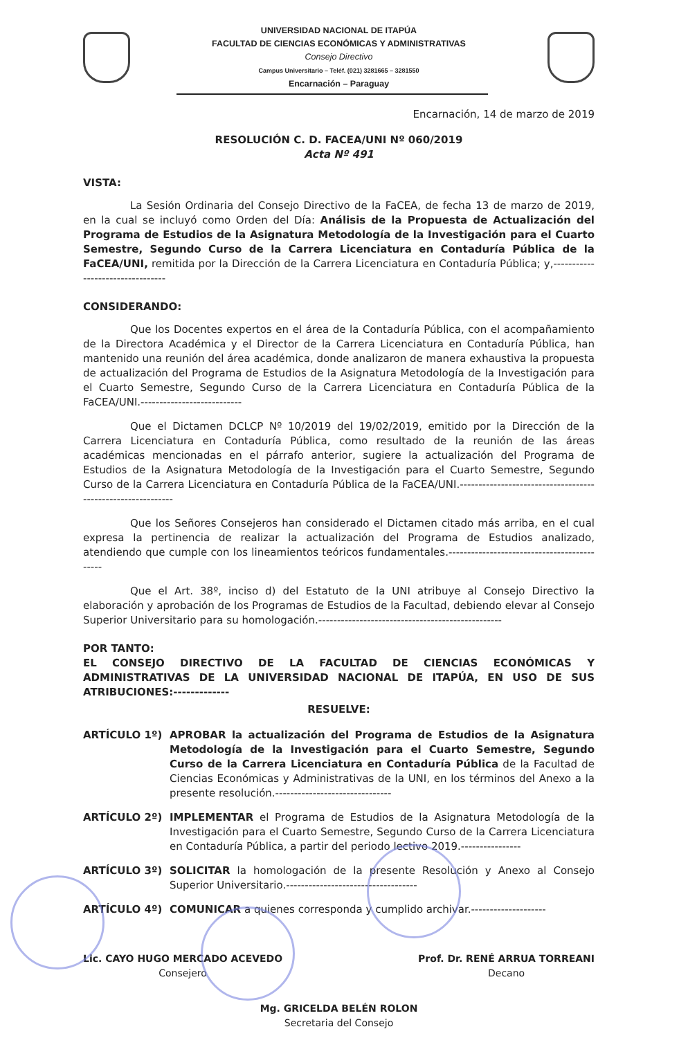UNIVERSIDAD NACIONAL DE ITAPÚA
FACULTAD DE CIENCIAS ECONÓMICAS Y ADMINISTRATIVAS
Consejo Directivo
Campus Universitario – Teléf. (021) 3281665 – 3281550
Encarnación – Paraguay
Encarnación, 14 de marzo de 2019
RESOLUCIÓN C. D. FACEA/UNI Nº 060/2019
Acta Nº 491
VISTA:
La Sesión Ordinaria del Consejo Directivo de la FaCEA, de fecha 13 de marzo de 2019, en la cual se incluyó como Orden del Día: Análisis de la Propuesta de Actualización del Programa de Estudios de la Asignatura Metodología de la Investigación para el Cuarto Semestre, Segundo Curso de la Carrera Licenciatura en Contaduría Pública de la FaCEA/UNI, remitida por la Dirección de la Carrera Licenciatura en Contaduría Pública; y,---------------------------------
CONSIDERANDO:
Que los Docentes expertos en el área de la Contaduría Pública, con el acompañamiento de la Directora Académica y el Director de la Carrera Licenciatura en Contaduría Pública, han mantenido una reunión del área académica, donde analizaron de manera exhaustiva la propuesta de actualización del Programa de Estudios de la Asignatura Metodología de la Investigación para el Cuarto Semestre, Segundo Curso de la Carrera Licenciatura en Contaduría Pública de la FaCEA/UNI.---------------------------
Que el Dictamen DCLCP Nº 10/2019 del 19/02/2019, emitido por la Dirección de la Carrera Licenciatura en Contaduría Pública, como resultado de la reunión de las áreas académicas mencionadas en el párrafo anterior, sugiere la actualización del Programa de Estudios de la Asignatura Metodología de la Investigación para el Cuarto Semestre, Segundo Curso de la Carrera Licenciatura en Contaduría Pública de la FaCEA/UNI.------------------------------------------------------------
Que los Señores Consejeros han considerado el Dictamen citado más arriba, en el cual expresa la pertinencia de realizar la actualización del Programa de Estudios analizado, atendiendo que cumple con los lineamientos teóricos fundamentales.--------------------------------------------
Que el Art. 38º, inciso d) del Estatuto de la UNI atribuye al Consejo Directivo la elaboración y aprobación de los Programas de Estudios de la Facultad, debiendo elevar al Consejo Superior Universitario para su homologación.-------------------------------------------------
POR TANTO:
EL CONSEJO DIRECTIVO DE LA FACULTAD DE CIENCIAS ECONÓMICAS Y ADMINISTRATIVAS DE LA UNIVERSIDAD NACIONAL DE ITAPÚA, EN USO DE SUS ATRIBUCIONES:-------------
RESUELVE:
ARTÍCULO 1º) APROBAR la actualización del Programa de Estudios de la Asignatura Metodología de la Investigación para el Cuarto Semestre, Segundo Curso de la Carrera Licenciatura en Contaduría Pública de la Facultad de Ciencias Económicas y Administrativas de la UNI, en los términos del Anexo a la presente resolución.-------------------------------
ARTÍCULO 2º) IMPLEMENTAR el Programa de Estudios de la Asignatura Metodología de la Investigación para el Cuarto Semestre, Segundo Curso de la Carrera Licenciatura en Contaduría Pública, a partir del periodo lectivo 2019.----------------
ARTÍCULO 3º) SOLICITAR la homologación de la presente Resolución y Anexo al Consejo Superior Universitario.-----------------------------------
ARTÍCULO 4º) COMUNICAR a quienes corresponda y cumplido archivar.--------------------
Lic. CAYO HUGO MERCADO ACEVEDO
Consejero
Prof. Dr. RENÉ ARRUA TORREANI
Decano
Mg. GRICELDA BELÉN ROLON
Secretaria del Consejo